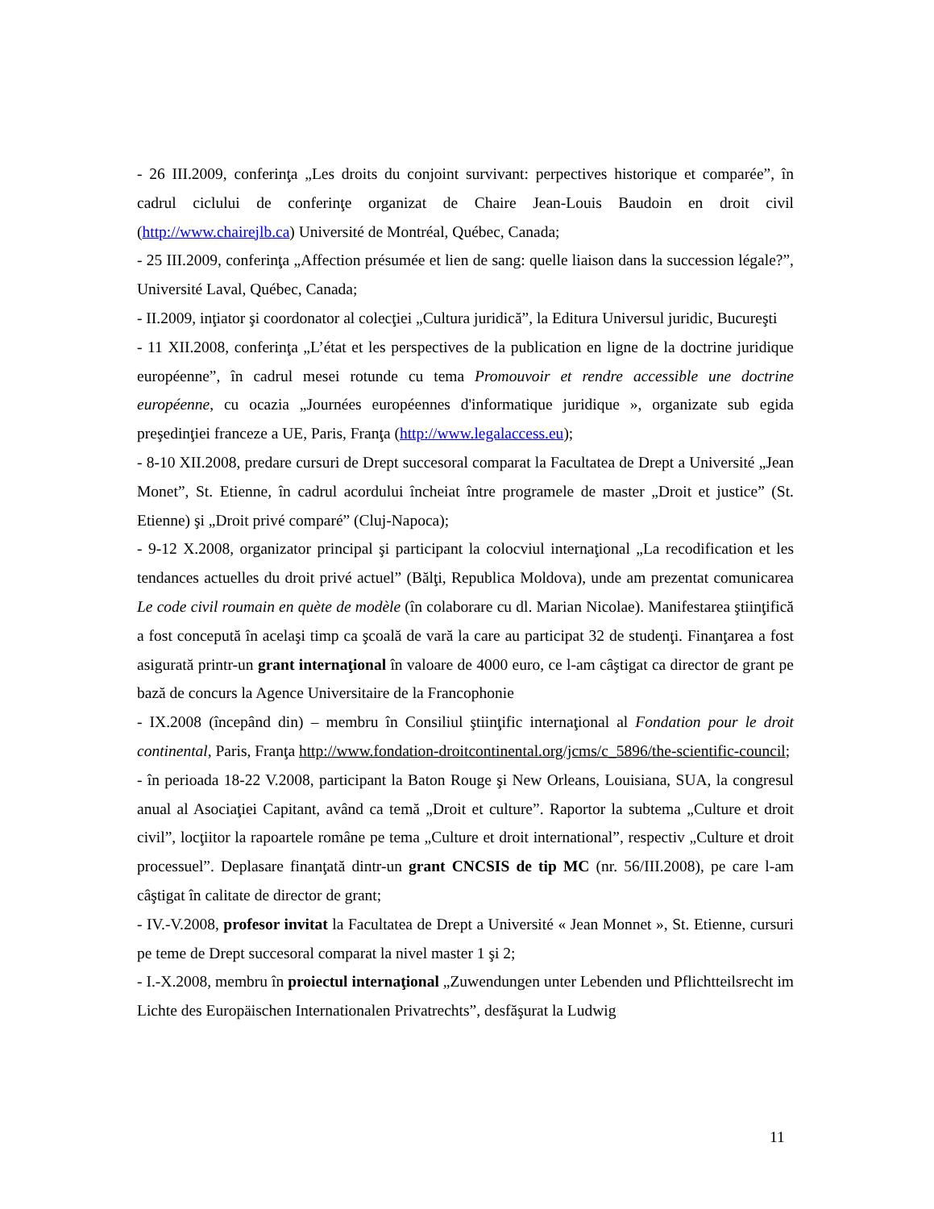- 26 III.2009, conferinţa „Les droits du conjoint survivant: perpectives historique et comparée”, în cadrul ciclului de conferinţe organizat de Chaire Jean-Louis Baudoin en droit civil (http://www.chairejlb.ca) Université de Montréal, Québec, Canada;
- 25 III.2009, conferinţa „Affection présumée et lien de sang: quelle liaison dans la succession légale?”, Université Laval, Québec, Canada;
- II.2009, inţiator şi coordonator al colecţiei „Cultura juridică”, la Editura Universul juridic, Bucureşti
- 11 XII.2008, conferinţa „L’état et les perspectives de la publication en ligne de la doctrine juridique européenne”, în cadrul mesei rotunde cu tema Promouvoir et rendre accessible une doctrine européenne, cu ocazia „Journées européennes d'informatique juridique », organizate sub egida preşedinţiei franceze a UE, Paris, Franţa (http://www.legalaccess.eu);
- 8-10 XII.2008, predare cursuri de Drept succesoral comparat la Facultatea de Drept a Université „Jean Monet”, St. Etienne, în cadrul acordului încheiat între programele de master „Droit et justice” (St. Etienne) şi „Droit privé comparé” (Cluj-Napoca);
- 9-12 X.2008, organizator principal şi participant la colocviul internaţional „La recodification et les tendances actuelles du droit privé actuel” (Bălţi, Republica Moldova), unde am prezentat comunicarea Le code civil roumain en quète de modèle (în colaborare cu dl. Marian Nicolae). Manifestarea ştiinţifică a fost concepută în acelaşi timp ca şcoală de vară la care au participat 32 de studenţi. Finanţarea a fost asigurată printr-un grant internaţional în valoare de 4000 euro, ce l-am câştigat ca director de grant pe bază de concurs la Agence Universitaire de la Francophonie
- IX.2008 (începând din) – membru în Consiliul ştiinţific internaţional al Fondation pour le droit continental, Paris, Franţa http://www.fondation-droitcontinental.org/jcms/c_5896/the-scientific-council;
- în perioada 18-22 V.2008, participant la Baton Rouge şi New Orleans, Louisiana, SUA, la congresul anual al Asociaţiei Capitant, având ca temă „Droit et culture”. Raportor la subtema „Culture et droit civil”, locţiitor la rapoartele române pe tema „Culture et droit international”, respectiv „Culture et droit processuel”. Deplasare finanţată dintr-un grant CNCSIS de tip MC (nr. 56/III.2008), pe care l-am câştigat în calitate de director de grant;
- IV.-V.2008, profesor invitat la Facultatea de Drept a Université « Jean Monnet », St. Etienne, cursuri pe teme de Drept succesoral comparat la nivel master 1 şi 2;
- I.-X.2008, membru în proiectul internaţional „Zuwendungen unter Lebenden und Pflichtteilsrecht im Lichte des Europäischen Internationalen Privatrechts”, desfăşurat la Ludwig
11